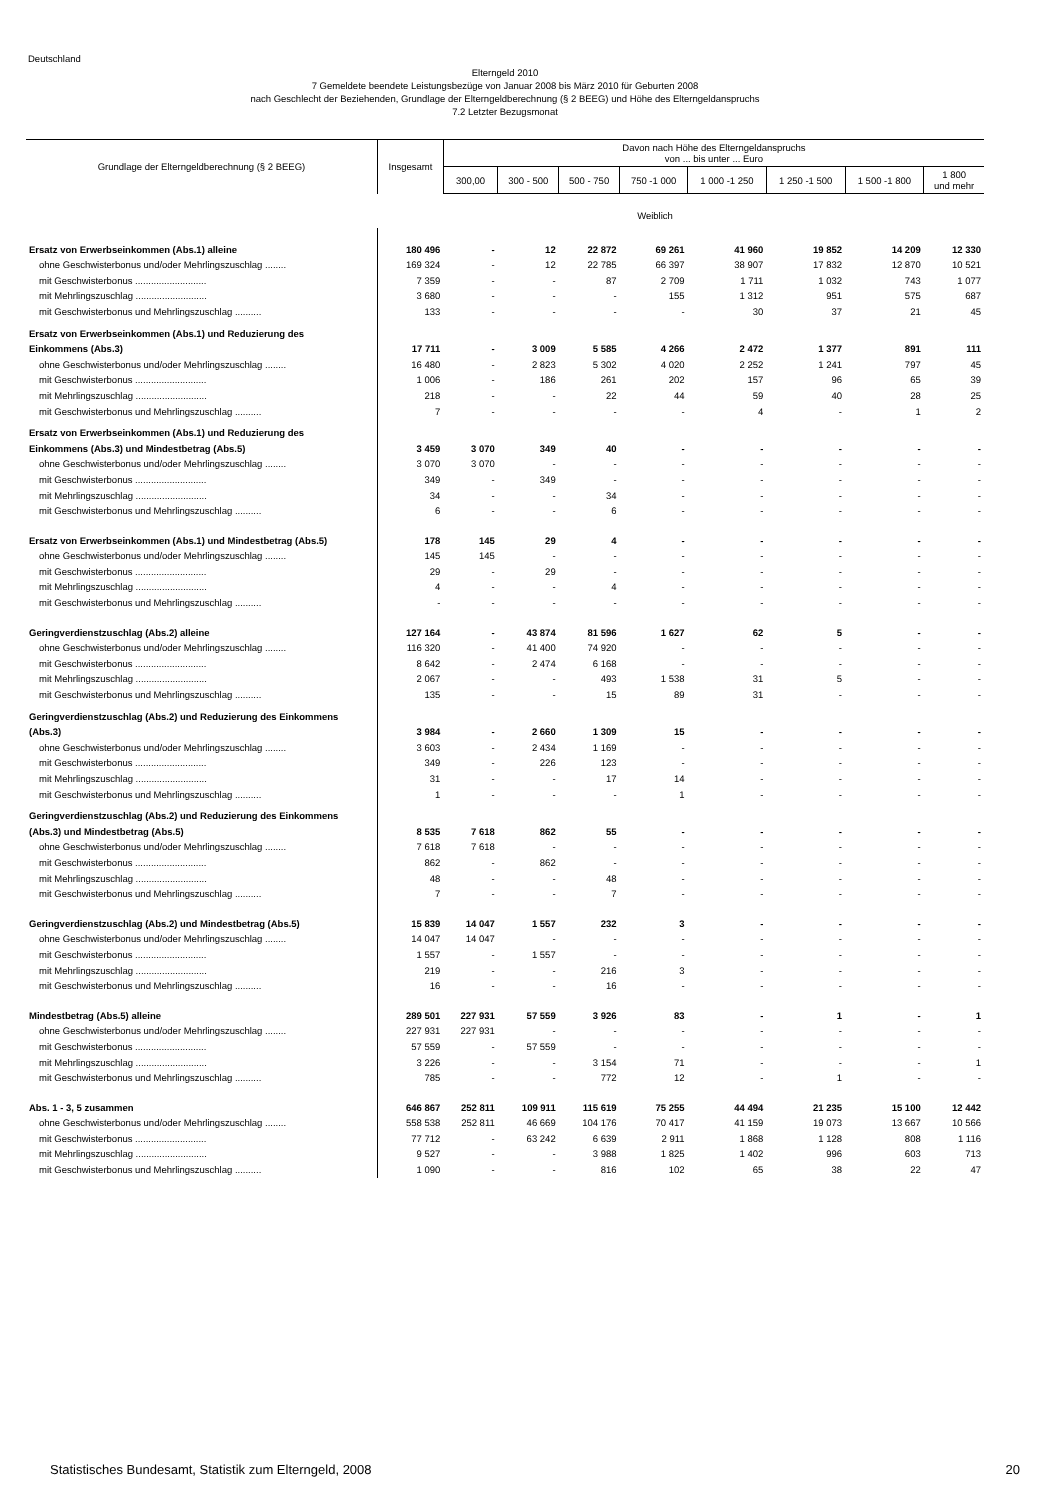Deutschland
Elterngeld 2010
7 Gemeldete beendete Leistungsbezüge von Januar 2008 bis März 2010 für Geburten 2008
nach Geschlecht der Beziehenden, Grundlage der Elterngeldberechnung (§ 2 BEEG) und Höhe des Elterngeldanspruchs
7.2 Letzter Bezugsmonat
| Grundlage der Elterngeldberechnung (§ 2 BEEG) | Insgesamt | Davon nach Höhe des Elterngeldanspruchs von ... bis unter ... Euro | | | | | | | |
| --- | --- | --- | --- | --- | --- | --- | --- | --- | --- |
| | | 300,00 | 300 - 500 | 500 - 750 | 750 -1 000 | 1 000 -1 250 | 1 250 -1 500 | 1 500 -1 800 | 1 800 und mehr |
| Weiblich | | | | | | | | | |
| Ersatz von Erwerbseinkommen (Abs.1) alleine | 180 496 | - | 12 | 22 872 | 69 261 | 41 960 | 19 852 | 14 209 | 12 330 |
| ohne Geschwisterbonus und/oder Mehrlingszuschlag ........ | 169 324 | - | 12 | 22 785 | 66 397 | 38 907 | 17 832 | 12 870 | 10 521 |
| mit Geschwisterbonus ........................... | 7 359 | - | - | 87 | 2 709 | 1 711 | 1 032 | 743 | 1 077 |
| mit Mehrlingszuschlag ........................... | 3 680 | - | - | - | 155 | 1 312 | 951 | 575 | 687 |
| mit Geschwisterbonus und Mehrlingszuschlag .......... | 133 | - | - | - | - | 30 | 37 | 21 | 45 |
| Ersatz von Erwerbseinkommen (Abs.1) und Reduzierung des Einkommens (Abs.3) | 17 711 | - | 3 009 | 5 585 | 4 266 | 2 472 | 1 377 | 891 | 111 |
| ohne Geschwisterbonus und/oder Mehrlingszuschlag ........ | 16 480 | - | 2 823 | 5 302 | 4 020 | 2 252 | 1 241 | 797 | 45 |
| mit Geschwisterbonus ........................... | 1 006 | - | 186 | 261 | 202 | 157 | 96 | 65 | 39 |
| mit Mehrlingszuschlag ........................... | 218 | - | - | 22 | 44 | 59 | 40 | 28 | 25 |
| mit Geschwisterbonus und Mehrlingszuschlag .......... | 7 | - | - | - | - | 4 | - | 1 | 2 |
| Ersatz von Erwerbseinkommen (Abs.1) und Reduzierung des Einkommens (Abs.3) und Mindestbetrag (Abs.5) | 3 459 | 3 070 | 349 | 40 | - | - | - | - | - |
| ohne Geschwisterbonus und/oder Mehrlingszuschlag ........ | 3 070 | 3 070 | - | - | - | - | - | - | - |
| mit Geschwisterbonus ........................... | 349 | - | 349 | - | - | - | - | - | - |
| mit Mehrlingszuschlag ........................... | 34 | - | - | 34 | - | - | - | - | - |
| mit Geschwisterbonus und Mehrlingszuschlag .......... | 6 | - | - | 6 | - | - | - | - | - |
| Ersatz von Erwerbseinkommen (Abs.1) und Mindestbetrag (Abs.5) | 178 | 145 | 29 | 4 | - | - | - | - | - |
| ohne Geschwisterbonus und/oder Mehrlingszuschlag ........ | 145 | 145 | - | - | - | - | - | - | - |
| mit Geschwisterbonus ........................... | 29 | - | 29 | - | - | - | - | - | - |
| mit Mehrlingszuschlag ........................... | 4 | - | - | 4 | - | - | - | - | - |
| mit Geschwisterbonus und Mehrlingszuschlag .......... | - | - | - | - | - | - | - | - | - |
| Geringverdienstzuschlag (Abs.2) alleine | 127 164 | - | 43 874 | 81 596 | 1 627 | 62 | 5 | - | - |
| ohne Geschwisterbonus und/oder Mehrlingszuschlag ........ | 116 320 | - | 41 400 | 74 920 | - | - | - | - | - |
| mit Geschwisterbonus ........................... | 8 642 | - | 2 474 | 6 168 | - | - | - | - | - |
| mit Mehrlingszuschlag ........................... | 2 067 | - | - | 493 | 1 538 | 31 | 5 | - | - |
| mit Geschwisterbonus und Mehrlingszuschlag .......... | 135 | - | - | 15 | 89 | 31 | - | - | - |
| Geringverdienstzuschlag (Abs.2) und Reduzierung des Einkommens (Abs.3) | 3 984 | - | 2 660 | 1 309 | 15 | - | - | - | - |
| ohne Geschwisterbonus und/oder Mehrlingszuschlag ........ | 3 603 | - | 2 434 | 1 169 | - | - | - | - | - |
| mit Geschwisterbonus ........................... | 349 | - | 226 | 123 | - | - | - | - | - |
| mit Mehrlingszuschlag ........................... | 31 | - | - | 17 | 14 | - | - | - | - |
| mit Geschwisterbonus und Mehrlingszuschlag .......... | 1 | - | - | - | 1 | - | - | - | - |
| Geringverdienstzuschlag (Abs.2) und Reduzierung des Einkommens (Abs.3) und Mindestbetrag (Abs.5) | 8 535 | 7 618 | 862 | 55 | - | - | - | - | - |
| ohne Geschwisterbonus und/oder Mehrlingszuschlag ........ | 7 618 | 7 618 | - | - | - | - | - | - | - |
| mit Geschwisterbonus ........................... | 862 | - | 862 | - | - | - | - | - | - |
| mit Mehrlingszuschlag ........................... | 48 | - | - | 48 | - | - | - | - | - |
| mit Geschwisterbonus und Mehrlingszuschlag .......... | 7 | - | - | 7 | - | - | - | - | - |
| Geringverdienstzuschlag (Abs.2) und Mindestbetrag (Abs.5) | 15 839 | 14 047 | 1 557 | 232 | 3 | - | - | - | - |
| ohne Geschwisterbonus und/oder Mehrlingszuschlag ........ | 14 047 | 14 047 | - | - | - | - | - | - | - |
| mit Geschwisterbonus ........................... | 1 557 | - | 1 557 | - | - | - | - | - | - |
| mit Mehrlingszuschlag ........................... | 219 | - | - | 216 | 3 | - | - | - | - |
| mit Geschwisterbonus und Mehrlingszuschlag .......... | 16 | - | - | 16 | - | - | - | - | - |
| Mindestbetrag (Abs.5) alleine | 289 501 | 227 931 | 57 559 | 3 926 | 83 | - | 1 | - | 1 |
| ohne Geschwisterbonus und/oder Mehrlingszuschlag ........ | 227 931 | 227 931 | - | - | - | - | - | - | - |
| mit Geschwisterbonus ........................... | 57 559 | - | 57 559 | - | - | - | - | - | - |
| mit Mehrlingszuschlag ........................... | 3 226 | - | - | 3 154 | 71 | - | - | - | 1 |
| mit Geschwisterbonus und Mehrlingszuschlag .......... | 785 | - | - | 772 | 12 | - | 1 | - | - |
| Abs. 1 - 3, 5 zusammen | 646 867 | 252 811 | 109 911 | 115 619 | 75 255 | 44 494 | 21 235 | 15 100 | 12 442 |
| ohne Geschwisterbonus und/oder Mehrlingszuschlag ........ | 558 538 | 252 811 | 46 669 | 104 176 | 70 417 | 41 159 | 19 073 | 13 667 | 10 566 |
| mit Geschwisterbonus ........................... | 77 712 | - | 63 242 | 6 639 | 2 911 | 1 868 | 1 128 | 808 | 1 116 |
| mit Mehrlingszuschlag ........................... | 9 527 | - | - | 3 988 | 1 825 | 1 402 | 996 | 603 | 713 |
| mit Geschwisterbonus und Mehrlingszuschlag .......... | 1 090 | - | - | 816 | 102 | 65 | 38 | 22 | 47 |
Statistisches Bundesamt, Statistik zum Elterngeld, 2008 20